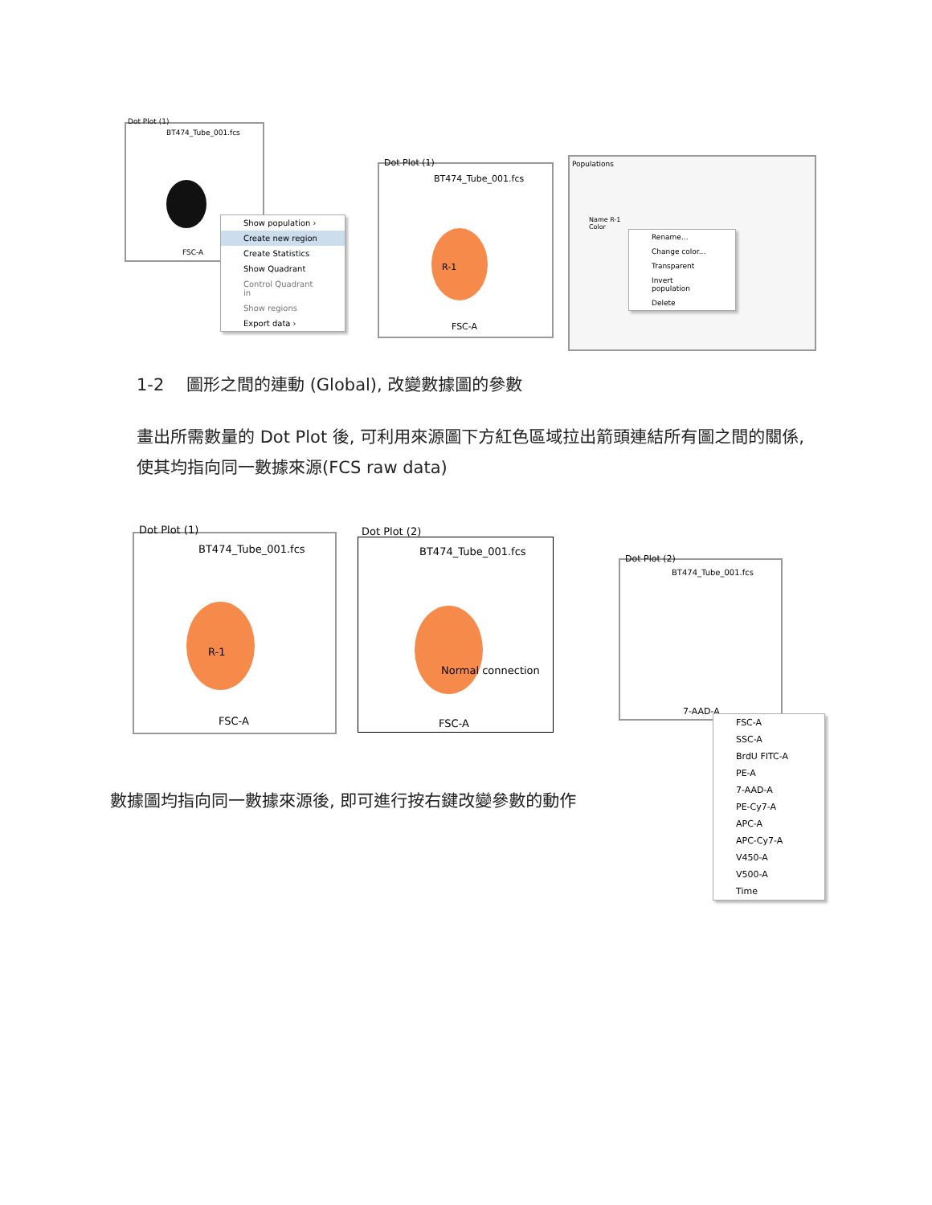Dot Plot (1)
BT474_Tube_001.fcs
FSC-A
Show population ›
Create new region
Create Statistics
Show Quadrant
Control Quadrant in
Show regions
Export data ›
Dot Plot (1)
BT474_Tube_001.fcs
R-1
FSC-A
Populations
Name R-1
Color
Rename...
Change color...
Transparent
Invert population
Delete
1-2　 圖形之間的連動 (Global), 改變數據圖的參數
畫出所需數量的 Dot Plot 後, 可利用來源圖下方紅色區域拉出箭頭連結所有圖之間的關係, 使其均指向同一數據來源(FCS raw data)
Dot Plot (1)
BT474_Tube_001.fcs
R-1
FSC-A
Dot Plot (2)
BT474_Tube_001.fcs
Normal connection
FSC-A
Dot Plot (2)
BT474_Tube_001.fcs
7-AAD-A
FSC-A
SSC-A
BrdU FITC-A
PE-A
7-AAD-A
PE-Cy7-A
APC-A
APC-Cy7-A
V450-A
V500-A
Time
數據圖均指向同一數據來源後, 即可進行按右鍵改變參數的動作